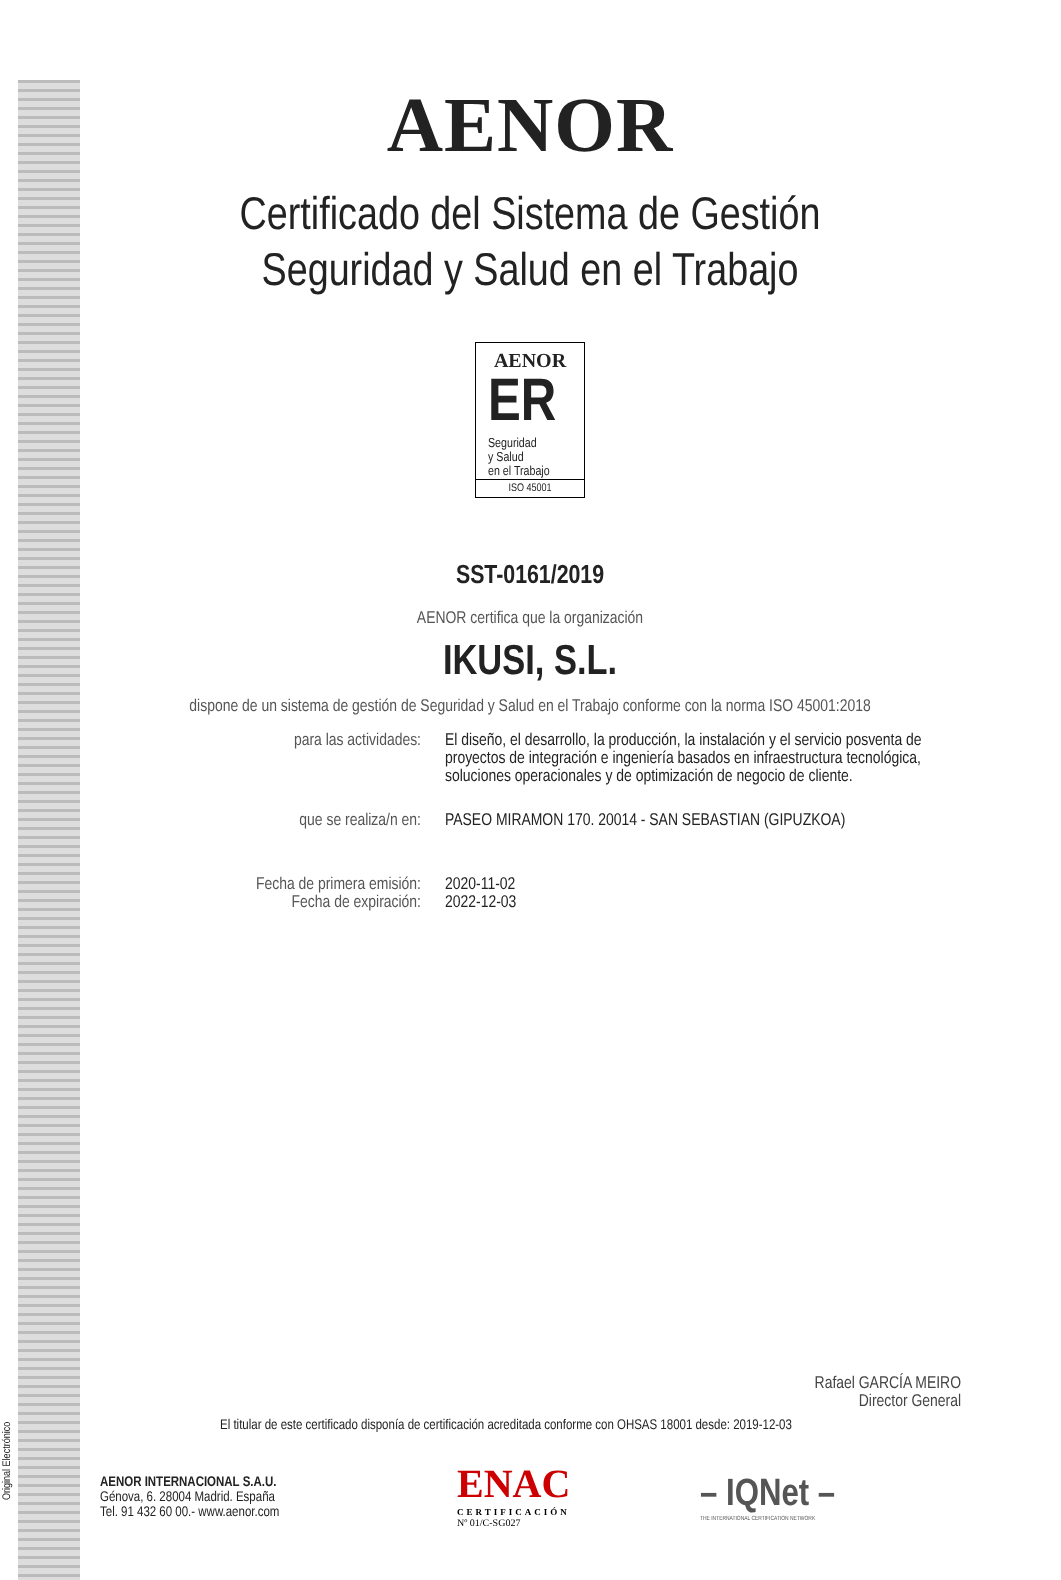AENOR
Certificado del Sistema de Gestión
Seguridad y Salud en el Trabajo
AENOR
ER
Seguridad
y Salud
en el Trabajo
ISO 45001
SST-0161/2019
AENOR certifica que la organización
IKUSI, S.L.
dispone de un sistema de gestión de Seguridad y Salud en el Trabajo conforme con la norma ISO 45001:2018
para las actividades: El diseño, el desarrollo, la producción, la instalación y el servicio posventa de proyectos de integración e ingeniería basados en infraestructura tecnológica, soluciones operacionales y de optimización de negocio de cliente.
que se realiza/n en: PASEO MIRAMON 170. 20014 - SAN SEBASTIAN (GIPUZKOA)
Fecha de primera emisión:
Fecha de expiración:
2020-11-02
2022-12-03
Rafael GARCÍA MEIRO
Director General
El titular de este certificado disponía de certificación acreditada conforme con OHSAS 18001 desde: 2019-12-03
AENOR INTERNACIONAL S.A.U.
Génova, 6. 28004 Madrid. España
Tel. 91 432 60 00.- www.aenor.com
ENAC
CERTIFICACIÓN
Nº 01/C-SG027
– IQNet –
THE INTERNATIONAL CERTIFICATION NETWORK
Original Electrónico